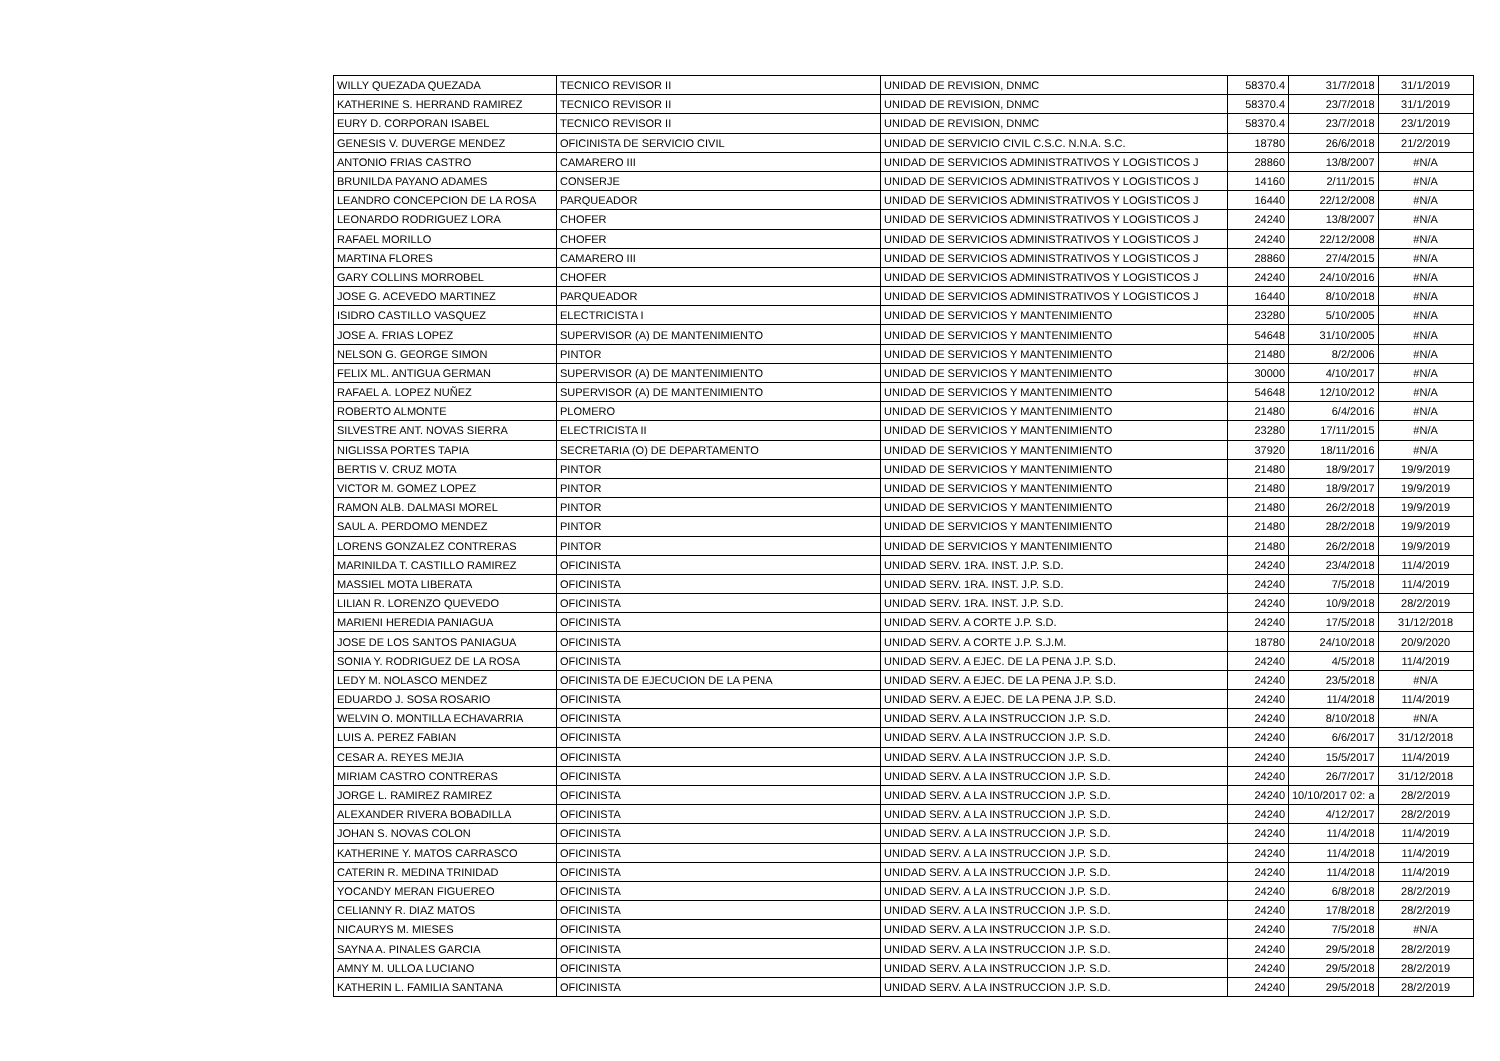| WILLY QUEZADA QUEZADA | TECNICO REVISOR II | UNIDAD DE REVISION, DNMC | 58370.4 | 31/7/2018 | 31/1/2019 |
| KATHERINE S. HERRAND RAMIREZ | TECNICO REVISOR II | UNIDAD DE REVISION, DNMC | 58370.4 | 23/7/2018 | 31/1/2019 |
| EURY D. CORPORAN ISABEL | TECNICO REVISOR II | UNIDAD DE REVISION, DNMC | 58370.4 | 23/7/2018 | 23/1/2019 |
| GENESIS V. DUVERGE MENDEZ | OFICINISTA DE SERVICIO CIVIL | UNIDAD DE SERVICIO CIVIL C.S.C. N.N.A. S.C. | 18780 | 26/6/2018 | 21/2/2019 |
| ANTONIO FRIAS CASTRO | CAMARERO III | UNIDAD DE SERVICIOS ADMINISTRATIVOS Y LOGISTICOS J | 28860 | 13/8/2007 | #N/A |
| BRUNILDA PAYANO ADAMES | CONSERJE | UNIDAD DE SERVICIOS ADMINISTRATIVOS Y LOGISTICOS J | 14160 | 2/11/2015 | #N/A |
| LEANDRO CONCEPCION DE LA ROSA | PARQUEADOR | UNIDAD DE SERVICIOS ADMINISTRATIVOS Y LOGISTICOS J | 16440 | 22/12/2008 | #N/A |
| LEONARDO RODRIGUEZ LORA | CHOFER | UNIDAD DE SERVICIOS ADMINISTRATIVOS Y LOGISTICOS J | 24240 | 13/8/2007 | #N/A |
| RAFAEL MORILLO | CHOFER | UNIDAD DE SERVICIOS ADMINISTRATIVOS Y LOGISTICOS J | 24240 | 22/12/2008 | #N/A |
| MARTINA FLORES | CAMARERO III | UNIDAD DE SERVICIOS ADMINISTRATIVOS Y LOGISTICOS J | 28860 | 27/4/2015 | #N/A |
| GARY COLLINS MORROBEL | CHOFER | UNIDAD DE SERVICIOS ADMINISTRATIVOS Y LOGISTICOS J | 24240 | 24/10/2016 | #N/A |
| JOSE G. ACEVEDO MARTINEZ | PARQUEADOR | UNIDAD DE SERVICIOS ADMINISTRATIVOS Y LOGISTICOS J | 16440 | 8/10/2018 | #N/A |
| ISIDRO CASTILLO VASQUEZ | ELECTRICISTA I | UNIDAD DE SERVICIOS Y MANTENIMIENTO | 23280 | 5/10/2005 | #N/A |
| JOSE A. FRIAS LOPEZ | SUPERVISOR (A) DE MANTENIMIENTO | UNIDAD DE SERVICIOS Y MANTENIMIENTO | 54648 | 31/10/2005 | #N/A |
| NELSON G. GEORGE SIMON | PINTOR | UNIDAD DE SERVICIOS Y MANTENIMIENTO | 21480 | 8/2/2006 | #N/A |
| FELIX ML. ANTIGUA GERMAN | SUPERVISOR (A) DE MANTENIMIENTO | UNIDAD DE SERVICIOS Y MANTENIMIENTO | 30000 | 4/10/2017 | #N/A |
| RAFAEL A. LOPEZ NUÑEZ | SUPERVISOR (A) DE MANTENIMIENTO | UNIDAD DE SERVICIOS Y MANTENIMIENTO | 54648 | 12/10/2012 | #N/A |
| ROBERTO ALMONTE | PLOMERO | UNIDAD DE SERVICIOS Y MANTENIMIENTO | 21480 | 6/4/2016 | #N/A |
| SILVESTRE ANT. NOVAS SIERRA | ELECTRICISTA II | UNIDAD DE SERVICIOS Y MANTENIMIENTO | 23280 | 17/11/2015 | #N/A |
| NIGLISSA PORTES TAPIA | SECRETARIA (O) DE DEPARTAMENTO | UNIDAD DE SERVICIOS Y MANTENIMIENTO | 37920 | 18/11/2016 | #N/A |
| BERTIS V. CRUZ MOTA | PINTOR | UNIDAD DE SERVICIOS Y MANTENIMIENTO | 21480 | 18/9/2017 | 19/9/2019 |
| VICTOR M. GOMEZ LOPEZ | PINTOR | UNIDAD DE SERVICIOS Y MANTENIMIENTO | 21480 | 18/9/2017 | 19/9/2019 |
| RAMON ALB. DALMASI MOREL | PINTOR | UNIDAD DE SERVICIOS Y MANTENIMIENTO | 21480 | 26/2/2018 | 19/9/2019 |
| SAUL A. PERDOMO MENDEZ | PINTOR | UNIDAD DE SERVICIOS Y MANTENIMIENTO | 21480 | 28/2/2018 | 19/9/2019 |
| LORENS GONZALEZ CONTRERAS | PINTOR | UNIDAD DE SERVICIOS Y MANTENIMIENTO | 21480 | 26/2/2018 | 19/9/2019 |
| MARINILDA T. CASTILLO RAMIREZ | OFICINISTA | UNIDAD SERV. 1RA. INST. J.P. S.D. | 24240 | 23/4/2018 | 11/4/2019 |
| MASSIEL MOTA LIBERATA | OFICINISTA | UNIDAD SERV. 1RA. INST. J.P. S.D. | 24240 | 7/5/2018 | 11/4/2019 |
| LILIAN R. LORENZO QUEVEDO | OFICINISTA | UNIDAD SERV. 1RA. INST. J.P. S.D. | 24240 | 10/9/2018 | 28/2/2019 |
| MARIENI HEREDIA PANIAGUA | OFICINISTA | UNIDAD SERV. A CORTE J.P. S.D. | 24240 | 17/5/2018 | 31/12/2018 |
| JOSE DE LOS SANTOS PANIAGUA | OFICINISTA | UNIDAD SERV. A CORTE J.P. S.J.M. | 18780 | 24/10/2018 | 20/9/2020 |
| SONIA Y. RODRIGUEZ DE LA ROSA | OFICINISTA | UNIDAD SERV. A EJEC. DE LA PENA J.P. S.D. | 24240 | 4/5/2018 | 11/4/2019 |
| LEDY M. NOLASCO MENDEZ | OFICINISTA DE EJECUCION DE LA PENA | UNIDAD SERV. A EJEC. DE LA PENA J.P. S.D. | 24240 | 23/5/2018 | #N/A |
| EDUARDO J. SOSA ROSARIO | OFICINISTA | UNIDAD SERV. A EJEC. DE LA PENA J.P. S.D. | 24240 | 11/4/2018 | 11/4/2019 |
| WELVIN O. MONTILLA ECHAVARRIA | OFICINISTA | UNIDAD SERV. A LA INSTRUCCION J.P. S.D. | 24240 | 8/10/2018 | #N/A |
| LUIS A. PEREZ FABIAN | OFICINISTA | UNIDAD SERV. A LA INSTRUCCION J.P. S.D. | 24240 | 6/6/2017 | 31/12/2018 |
| CESAR A. REYES MEJIA | OFICINISTA | UNIDAD SERV. A LA INSTRUCCION J.P. S.D. | 24240 | 15/5/2017 | 11/4/2019 |
| MIRIAM CASTRO CONTRERAS | OFICINISTA | UNIDAD SERV. A LA INSTRUCCION J.P. S.D. | 24240 | 26/7/2017 | 31/12/2018 |
| JORGE L. RAMIREZ RAMIREZ | OFICINISTA | UNIDAD SERV. A LA INSTRUCCION J.P. S.D. | 24240 | 10/10/2017 02: a | 28/2/2019 |
| ALEXANDER RIVERA BOBADILLA | OFICINISTA | UNIDAD SERV. A LA INSTRUCCION J.P. S.D. | 24240 | 4/12/2017 | 28/2/2019 |
| JOHAN S. NOVAS COLON | OFICINISTA | UNIDAD SERV. A LA INSTRUCCION J.P. S.D. | 24240 | 11/4/2018 | 11/4/2019 |
| KATHERINE Y. MATOS CARRASCO | OFICINISTA | UNIDAD SERV. A LA INSTRUCCION J.P. S.D. | 24240 | 11/4/2018 | 11/4/2019 |
| CATERIN R. MEDINA TRINIDAD | OFICINISTA | UNIDAD SERV. A LA INSTRUCCION J.P. S.D. | 24240 | 11/4/2018 | 11/4/2019 |
| YOCANDY MERAN FIGUEREO | OFICINISTA | UNIDAD SERV. A LA INSTRUCCION J.P. S.D. | 24240 | 6/8/2018 | 28/2/2019 |
| CELIANNY R. DIAZ MATOS | OFICINISTA | UNIDAD SERV. A LA INSTRUCCION J.P. S.D. | 24240 | 17/8/2018 | 28/2/2019 |
| NICAURYS M. MIESES | OFICINISTA | UNIDAD SERV. A LA INSTRUCCION J.P. S.D. | 24240 | 7/5/2018 | #N/A |
| SAYNA A. PINALES GARCIA | OFICINISTA | UNIDAD SERV. A LA INSTRUCCION J.P. S.D. | 24240 | 29/5/2018 | 28/2/2019 |
| AMNY M. ULLOA LUCIANO | OFICINISTA | UNIDAD SERV. A LA INSTRUCCION J.P. S.D. | 24240 | 29/5/2018 | 28/2/2019 |
| KATHERIN L. FAMILIA SANTANA | OFICINISTA | UNIDAD SERV. A LA INSTRUCCION J.P. S.D. | 24240 | 29/5/2018 | 28/2/2019 |